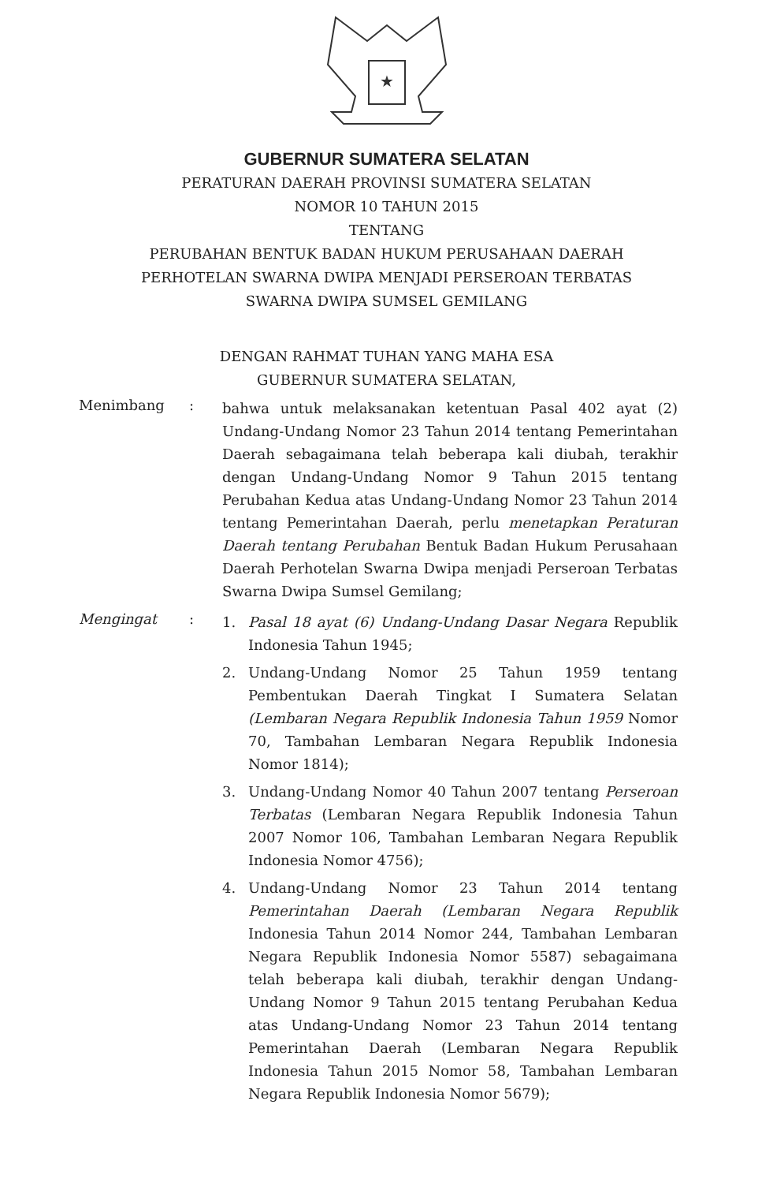★
GUBERNUR SUMATERA SELATAN
PERATURAN DAERAH PROVINSI SUMATERA SELATAN
NOMOR 10 TAHUN 2015
TENTANG
PERUBAHAN BENTUK BADAN HUKUM PERUSAHAAN DAERAH
PERHOTELAN SWARNA DWIPA MENJADI PERSEROAN TERBATAS
SWARNA DWIPA SUMSEL GEMILANG
DENGAN RAHMAT TUHAN YANG MAHA ESA
GUBERNUR SUMATERA SELATAN,
Menimbang :
bahwa untuk melaksanakan ketentuan Pasal 402 ayat (2) Undang-Undang Nomor 23 Tahun 2014 tentang Pemerintahan Daerah sebagaimana telah beberapa kali diubah, terakhir dengan Undang-Undang Nomor 9 Tahun 2015 tentang Perubahan Kedua atas Undang-Undang Nomor 23 Tahun 2014 tentang Pemerintahan Daerah, perlu menetapkan Peraturan Daerah tentang Perubahan Bentuk Badan Hukum Perusahaan Daerah Perhotelan Swarna Dwipa menjadi Perseroan Terbatas Swarna Dwipa Sumsel Gemilang;
Mengingat :
1. Pasal 18 ayat (6) Undang-Undang Dasar Negara Republik Indonesia Tahun 1945;
2. Undang-Undang Nomor 25 Tahun 1959 tentang Pembentukan Daerah Tingkat I Sumatera Selatan (Lembaran Negara Republik Indonesia Tahun 1959 Nomor 70, Tambahan Lembaran Negara Republik Indonesia Nomor 1814);
3. Undang-Undang Nomor 40 Tahun 2007 tentang Perseroan Terbatas (Lembaran Negara Republik Indonesia Tahun 2007 Nomor 106, Tambahan Lembaran Negara Republik Indonesia Nomor 4756);
4. Undang-Undang Nomor 23 Tahun 2014 tentang Pemerintahan Daerah (Lembaran Negara Republik Indonesia Tahun 2014 Nomor 244, Tambahan Lembaran Negara Republik Indonesia Nomor 5587) sebagaimana telah beberapa kali diubah, terakhir dengan Undang-Undang Nomor 9 Tahun 2015 tentang Perubahan Kedua atas Undang-Undang Nomor 23 Tahun 2014 tentang Pemerintahan Daerah (Lembaran Negara Republik Indonesia Tahun 2015 Nomor 58, Tambahan Lembaran Negara Republik Indonesia Nomor 5679);